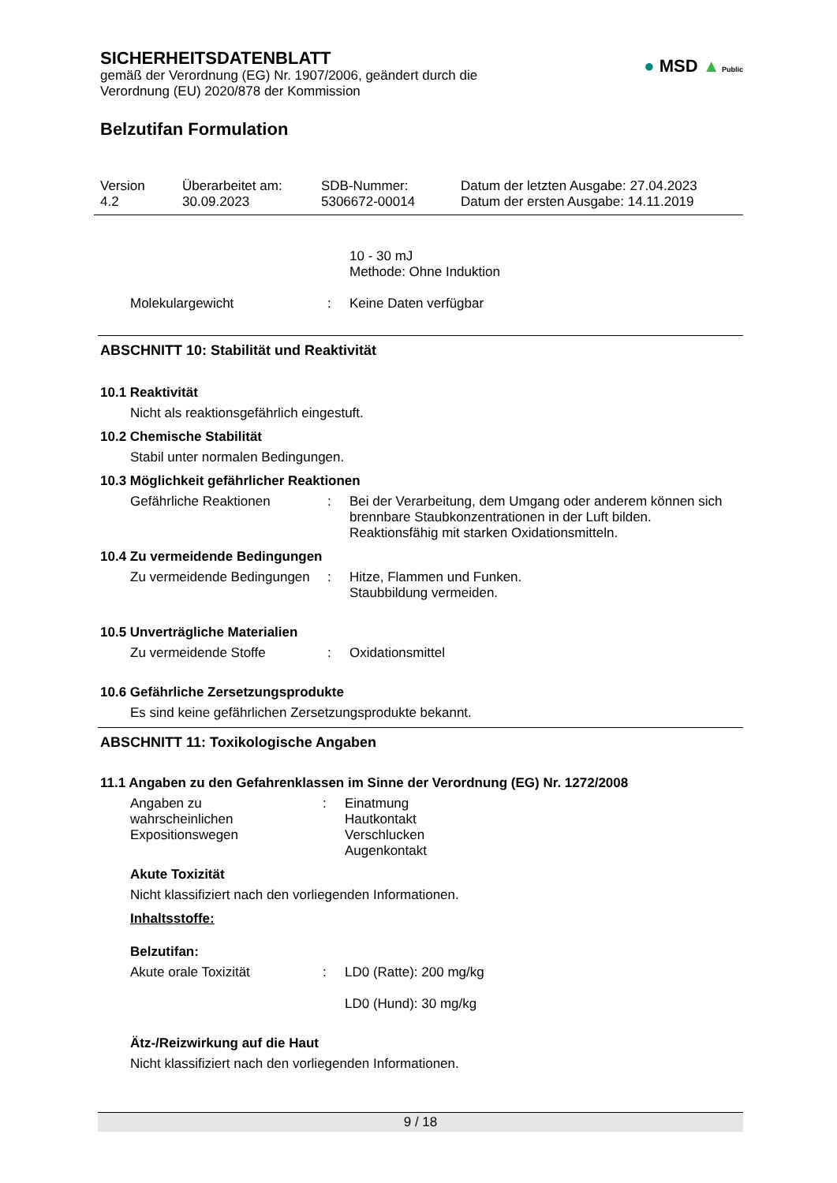SICHERHEITSDATENBLATT
gemäß der Verordnung (EG) Nr. 1907/2006, geändert durch die
Verordnung (EU) 2020/878 der Kommission
● MSD ▲ Public
Belzutifan Formulation
Version
4.2
Überarbeitet am:
30.09.2023
SDB-Nummer:
5306672-00014
Datum der letzten Ausgabe: 27.04.2023
Datum der ersten Ausgabe: 14.11.2019
10 - 30 mJ
Methode: Ohne Induktion
Molekulargewicht : Keine Daten verfügbar
ABSCHNITT 10: Stabilität und Reaktivität
10.1 Reaktivität
Nicht als reaktionsgefährlich eingestuft.
10.2 Chemische Stabilität
Stabil unter normalen Bedingungen.
10.3 Möglichkeit gefährlicher Reaktionen
Gefährliche Reaktionen : Bei der Verarbeitung, dem Umgang oder anderem können sich brennbare Staubkonzentrationen in der Luft bilden.
Reaktionsfähig mit starken Oxidationsmitteln.
10.4 Zu vermeidende Bedingungen
Zu vermeidende Bedingungen
: Hitze, Flammen und Funken.
Staubbildung vermeiden.
10.5 Unverträgliche Materialien
Zu vermeidende Stoffe : Oxidationsmittel
10.6 Gefährliche Zersetzungsprodukte
Es sind keine gefährlichen Zersetzungsprodukte bekannt.
ABSCHNITT 11: Toxikologische Angaben
11.1 Angaben zu den Gefahrenklassen im Sinne der Verordnung (EG) Nr. 1272/2008
Angaben zu
wahrscheinlichen
Expositionswegen
: Einatmung
Hautkontakt
Verschlucken
Augenkontakt
Akute Toxizität
Nicht klassifiziert nach den vorliegenden Informationen.
Inhaltsstoffe:
Belzutifan:
Akute orale Toxizität : LD0 (Ratte): 200 mg/kg
LD0 (Hund): 30 mg/kg
Ätz-/Reizwirkung auf die Haut
Nicht klassifiziert nach den vorliegenden Informationen.
9 / 18